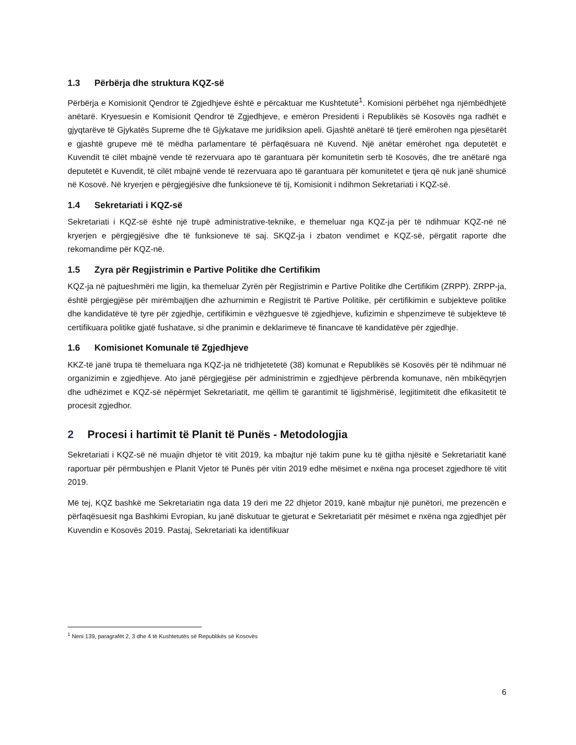1.3 Përbërja dhe struktura KQZ-së
Përbërja e Komisionit Qendror të Zgjedhjeve është e përcaktuar me Kushtetutë<sup>1</sup>. Komisioni përbëhet nga njëmbëdhjetë anëtarë. Kryesuesin e Komisionit Qendror të Zgjedhjeve, e emëron Presidenti i Republikës së Kosovës nga radhët e gjyqtarëve të Gjykatës Supreme dhe të Gjykatave me juridiksion apeli. Gjashtë anëtarë të tjerë emërohen nga pjesëtarët e gjashtë grupeve më të mëdha parlamentare të përfaqësuara në Kuvend. Një anëtar emërohet nga deputetët e Kuvendit të cilët mbajnë vende të rezervuara apo të garantuara për komunitetin serb të Kosovës, dhe tre anëtarë nga deputetët e Kuvendit, të cilët mbajnë vende të rezervuara apo të garantuara për komunitetet e tjera që nuk janë shumicë në Kosovë. Në kryerjen e përgjegjësive dhe funksioneve të tij, Komisionit i ndihmon Sekretariati i KQZ-së.
1.4 Sekretariati i KQZ-së
Sekretariati i KQZ-së është një trupë administrative-teknike, e themeluar nga KQZ-ja për të ndihmuar KQZ-në në kryerjen e përgjegjësive dhe të funksioneve të saj. SKQZ-ja i zbaton vendimet e KQZ-së, përgatit raporte dhe rekomandime për KQZ-në.
1.5 Zyra për Regjistrimin e Partive Politike dhe Certifikim
KQZ-ja në pajtueshmëri me ligjin, ka themeluar Zyrën për Regjistrimin e Partive Politike dhe Certifikim (ZRPP). ZRPP-ja, është përgjegjëse për mirëmbajtjen dhe azhurnimin e Regjistrit të Partive Politike, për certifikimin e subjekteve politike dhe kandidatëve të tyre për zgjedhje, certifikimin e vëzhguesve të zgjedhjeve, kufizimin e shpenzimeve të subjekteve të certifikuara politike gjatë fushatave, si dhe pranimin e deklarimeve të financave të kandidatëve për zgjedhje.
1.6 Komisionet Komunale të Zgjedhjeve
KKZ-të janë trupa të themeluara nga KQZ-ja në tridhjetetetë (38) komunat e Republikës së Kosovës për të ndihmuar në organizimin e zgjedhjeve. Ato janë përgjegjëse për administrimin e zgjedhjeve përbrenda komunave, nën mbikëqyrjen dhe udhëzimet e KQZ-së nëpërmjet Sekretariatit, me qëllim të garantimit të ligjshmërisë, legjitimitetit dhe efikasitetit të procesit zgjedhor.
2 Procesi i hartimit të Planit të Punës - Metodologjia
Sekretariati i KQZ-së në muajin dhjetor të vitit 2019, ka mbajtur një takim pune ku të gjitha njësitë e Sekretariatit kanë raportuar për përmbushjen e Planit Vjetor të Punës për vitin 2019 edhe mësimet e nxëna nga proceset zgjedhore të vitit 2019.
Më tej, KQZ bashkë me Sekretariatin nga data 19 deri me 22 dhjetor 2019, kanë mbajtur një punëtori, me prezencën e përfaqësuesit nga Bashkimi Evropian, ku janë diskutuar te gjeturat e Sekretariatit për mësimet e nxëna nga zgjedhjet për Kuvendin e Kosovës 2019. Pastaj, Sekretariati ka identifikuar
<sup>1</sup> Neni 139, paragrafët 2, 3 dhe 4 të Kushtetutës së Republikës së Kosovës
6